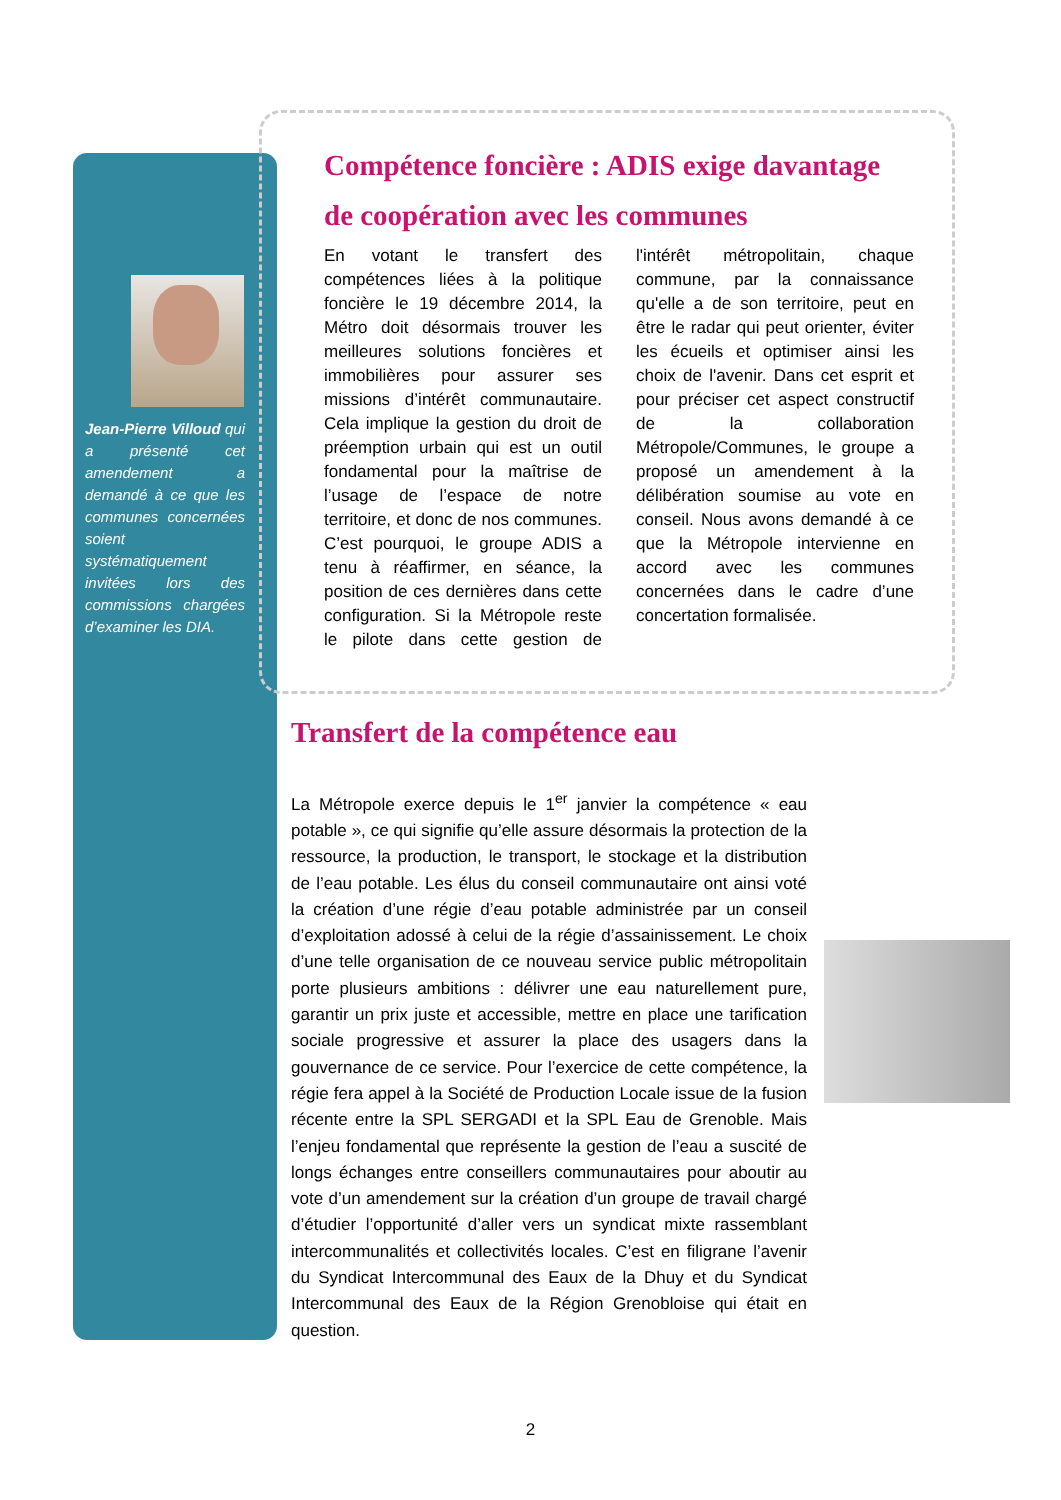Jean-Pierre Villoud qui a présenté cet amendement a demandé à ce que les communes concernées soient systématiquement invitées lors des commissions chargées d’examiner les DIA.
Compétence foncière : ADIS exige davantage de coopération avec les communes
En votant le transfert des compétences liées à la politique foncière le 19 décembre 2014, la Métro doit désormais trouver les meilleures solutions foncières et immobilières pour assurer ses missions d’intérêt communautaire. Cela implique la gestion du droit de préemption urbain qui est un outil fondamental pour la maîtrise de l’usage de l’espace de notre territoire, et donc de nos communes. C’est pourquoi, le groupe ADIS a tenu à réaffirmer, en séance, la position de ces dernières dans cette configuration. Si la Métropole reste le pilote dans cette gestion de l'intérêt métropolitain, chaque commune, par la connaissance qu'elle a de son territoire, peut en être le radar qui peut orienter, éviter les écueils et optimiser ainsi les choix de l'avenir. Dans cet esprit et pour préciser cet aspect constructif de la collaboration Métropole/Communes, le groupe a proposé un amendement à la délibération soumise au vote en conseil. Nous avons demandé à ce que la Métropole intervienne en accord avec les communes concernées dans le cadre d’une concertation formalisée.
Transfert de la compétence eau
La Métropole exerce depuis le 1<sup>er</sup> janvier la compétence « eau potable », ce qui signifie qu’elle assure désormais la protection de la ressource, la production, le transport, le stockage et la distribution de l’eau potable. Les élus du conseil communautaire ont ainsi voté la création d’une régie d’eau potable administrée par un conseil d’exploitation adossé à celui de la régie d’assainissement. Le choix d’une telle organisation de ce nouveau service public métropolitain porte plusieurs ambitions : délivrer une eau naturellement pure, garantir un prix juste et accessible, mettre en place une tarification sociale progressive et assurer la place des usagers dans la gouvernance de ce service. Pour l’exercice de cette compétence, la régie fera appel à la Société de Production Locale issue de la fusion récente entre la SPL SERGADI et la SPL Eau de Grenoble. Mais l’enjeu fondamental que représente la gestion de l’eau a suscité de longs échanges entre conseillers communautaires pour aboutir au vote d’un amendement sur la création d’un groupe de travail chargé d’étudier l’opportunité d’aller vers un syndicat mixte rassemblant intercommunalités et collectivités locales. C’est en filigrane l’avenir du Syndicat Intercommunal des Eaux de la Dhuy et du Syndicat Intercommunal des Eaux de la Région Grenobloise qui était en question.
2